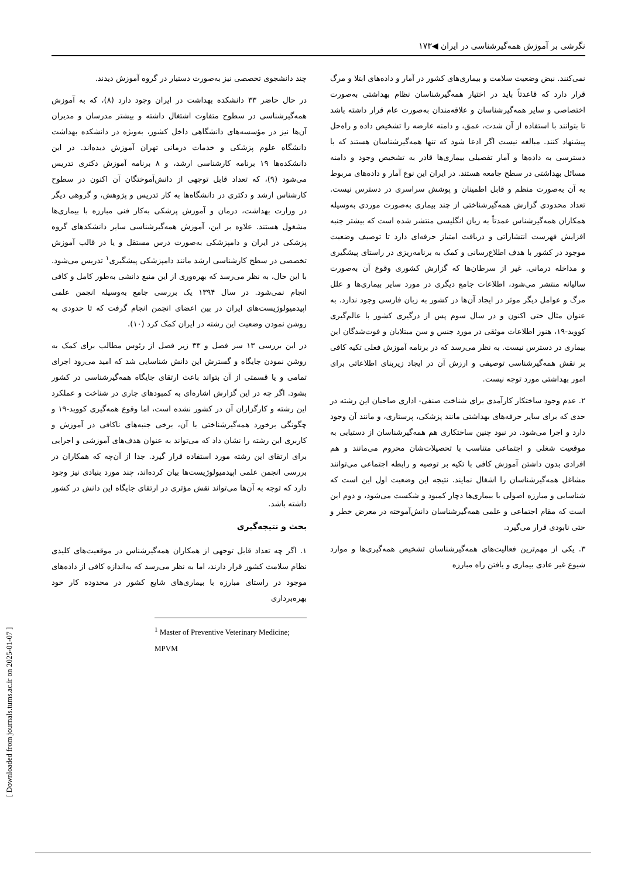نگرشی بر آموزش همه‌گیرشناسی در ایران ◀۱۷۳
چند دانشجوی تخصصی نیز به‌صورت دستیار در گروه آموزش دیدند.
در حال حاضر ۳۳ دانشکده بهداشت در ایران وجود دارد (۸)، که به آموزش همه‌گیرشناسی در سطوح متفاوت اشتغال داشته و بیشتر مدرسان و مدیران آن‌ها نیز در مؤسسه‌های دانشگاهی داخل کشور، به‌ویژه در دانشکده بهداشت دانشگاه علوم پزشکی و خدمات درمانی تهران آموزش دیده‌اند. در این دانشکده‌ها ۱۹ برنامه کارشناسی ارشد، و ۸ برنامه آموزش دکتری تدریس می‌شود (۹)، که تعداد قابل توجهی از دانش‌آموختگان آن اکنون در سطوح کارشناس ارشد و دکتری در دانشگاه‌ها به کار تدریس و پژوهش، و گروهی دیگر در وزارت بهداشت، درمان و آموزش پزشکی به‌کار فنی مبارزه با بیماری‌ها مشغول هستند. علاوه بر این، آموزش همه‌گیرشناسی سایر دانشکدهای گروه پزشکی در ایران و دامپزشکی به‌صورت درس مستقل و یا در قالب آموزش تخصصی در سطح کارشناسی ارشد مانند دامپزشکی پیشگیری<sup>۱</sup> تدریس می‌شود. با این حال، به نظر می‌رسد که بهره‌وری از این منبع دانشی به‌طور کامل و کافی انجام نمی‌شود. در سال ۱۳۹۴ یک بررسی جامع به‌وسیله انجمن علمی اپیدمیولوژیست‌های ایران در بین اعضای انجمن انجام گرفت که تا حدودی به روشن نمودن وضعیت این رشته در ایران کمک کرد (۱۰).
در این بررسی ۱۳ سر فصل و ۳۳ زیر فصل از رئوس مطالب برای کمک به روشن نمودن جایگاه و گسترش این دانش شناسایی شد که امید می‌رود اجرای تمامی و یا قسمتی از آن بتواند باعث ارتقای جایگاه همه‌گیرشناسی در کشور بشود. اگر چه در این گزارش اشاره‌ای به کمبودهای جاری در شناخت و عملکرد این رشته و کارگزاران آن در کشور نشده است، اما وقوع همه‌گیری کووید-۱۹ و چگونگی برخورد همه‌گیرشناختی با آن، برخی جنبه‌های ناکافی در آموزش و کاربری این رشته را نشان داد که می‌تواند به عنوان هدف‌های آموزشی و اجرایی برای ارتقای این رشته مورد استفاده قرار گیرد. جدا از آن‌چه که همکاران در بررسی انجمن علمی اپیدمیولوژیست‌ها بیان کرده‌اند، چند مورد بنیادی نیز وجود دارد که توجه به آن‌ها می‌تواند نقش مؤثری در ارتقای جایگاه این دانش در کشور داشته باشد.
بحث و نتیجه‌گیری
۱. اگر چه تعداد قابل توجهی از همکاران همه‌گیرشناس در موقعیت‌های کلیدی نظام سلامت کشور قرار دارند، اما به نظر می‌رسد که به‌اندازه کافی از داده‌های موجود در راستای مبارزه با بیماری‌های شایع کشور در محدوده کار خود بهره‌برداری
<sup>1</sup> Master of Preventive Veterinary Medicine; MPVM
نمی‌کنند. نبض وضعیت سلامت و بیماری‌های کشور در آمار و داده‌های ابتلا و مرگ قرار دارد که قاعدتاً باید در اختیار همه‌گیرشناسان نظام بهداشتی به‌صورت اختصاصی و سایر همه‌گیرشناسان و علاقه‌مندان به‌صورت عام قرار داشته باشد تا بتوانند با استفاده از آن شدت، عمق، و دامنه عارضه را تشخیص داده و راه‌حل پیشنهاد کنند. مبالغه نیست اگر ادعا شود که تنها همه‌گیرشناسان هستند که با دسترسی به داده‌ها و آمار تفصیلی بیماری‌ها قادر به تشخیص وجود و دامنه مسائل بهداشتی در سطح جامعه هستند. در ایران این نوع آمار و داده‌های مربوط به آن به‌صورت منظم و قابل اطمینان و پوشش سراسری در دسترس نیست. تعداد محدودی گزارش همه‌گیرشناختی از چند بیماری به‌صورت موردی به‌وسیله همکاران همه‌گیرشناس عمدتاً به زبان انگلیسی منتشر شده است که بیشتر جنبه افزایش فهرست انتشاراتی و دریافت امتیاز حرفه‌ای دارد تا توصیف وضعیت موجود در کشور با هدف اطلاع‌رسانی و کمک به برنامه‌ریزی در راستای پیشگیری و مداخله درمانی. غیر از سرطان‌ها که گزارش کشوری وقوع آن به‌صورت سالیانه منتشر می‌شود، اطلاعات جامع دیگری در مورد سایر بیماری‌ها و علل مرگ و عوامل دیگر موثر در ایجاد آن‌ها در کشور به زبان فارسی وجود ندارد. به عنوان مثال حتی اکنون و در سال سوم پس از درگیری کشور با عالم‌گیری کووید-۱۹، هنوز اطلاعات موثقی در مورد جنس و سن مبتلایان و فوت‌شدگان این بیماری در دسترس نیست. به نظر می‌رسد که در برنامه آموزش فعلی تکیه کافی بر نقش همه‌گیرشناسی توصیفی و ارزش آن در ایجاد زیربنای اطلاعاتی برای امور بهداشتی مورد توجه نیست.
۲. عدم وجود ساختکار کارآمدی برای شناخت صنفی- اداری صاحبان این رشته در حدی که برای سایر حرفه‌های بهداشتی مانند پزشکی، پرستاری، و مانند آن وجود دارد و اجرا می‌شود. در نبود چنین ساختکاری هم همه‌گیرشناسان از دستیابی به موقعیت شغلی و اجتماعی متناسب با تحصیلات‌شان محروم می‌مانند و هم افرادی بدون داشتن آموزش کافی با تکیه بر توصیه و رابطه اجتماعی می‌توانند مشاغل همه‌گیرشناسان را اشغال نمایند. نتیجه این وضعیت اول این است که شناسایی و مبارزه اصولی با بیماری‌ها دچار کمبود و شکست می‌شود، و دوم این است که مقام اجتماعی و علمی همه‌گیرشناسان دانش‌آموخته در معرض خطر و حتی نابودی قرار می‌گیرد.
۳. یکی از مهم‌ترین فعالیت‌های همه‌گیرشناسان تشخیص همه‌گیری‌ها و موارد شیوع غیر عادی بیماری و یافتن راه مبارزه
[ Downloaded from journals.tums.ac.ir on 2025-01-07 ]